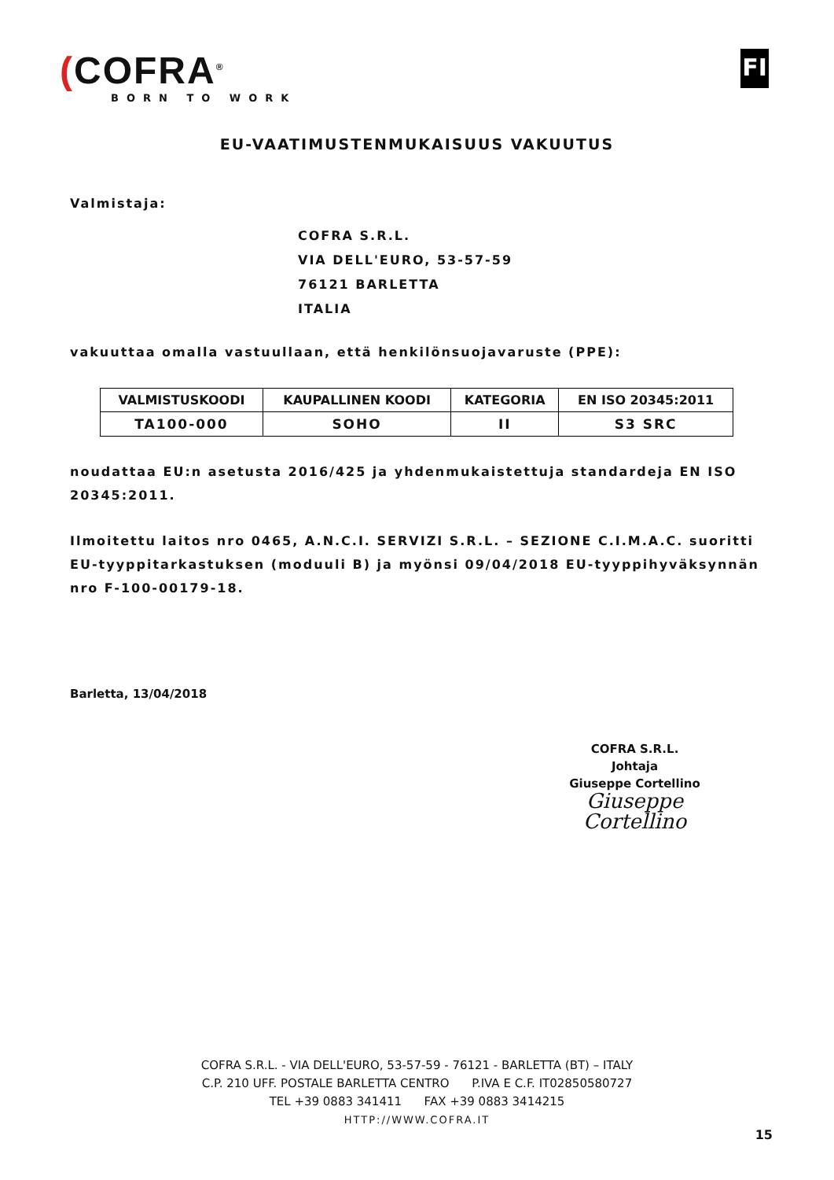(COFRA<sup>®</sup>
BORN TO WORK
FI
EU-VAATIMUSTENMUKAISUUS VAKUUTUS
Valmistaja:
COFRA S.R.L.
VIA DELL'EURO, 53-57-59
76121 BARLETTA
ITALIA
vakuuttaa omalla vastuullaan, että henkilönsuojavaruste (PPE):
| VALMISTUSKOODI | KAUPALLINEN KOODI | KATEGORIA | EN ISO 20345:2011 |
| --- | --- | --- | --- |
| TA100-000 | SOHO | II | S3 SRC |
noudattaa EU:n asetusta 2016/425 ja yhdenmukaistettuja standardeja EN ISO 20345:2011.
Ilmoitettu laitos nro 0465, A.N.C.I. SERVIZI S.R.L. – SEZIONE C.I.M.A.C. suoritti EU-tyyppitarkastuksen (moduuli B) ja myönsi 09/04/2018 EU-tyyppihyväksynnän nro F-100-00179-18.
Barletta, 13/04/2018
COFRA S.R.L.
Johtaja
Giuseppe Cortellino
Giuseppe Cortellino
COFRA S.R.L. - VIA DELL'EURO, 53-57-59 - 76121 - BARLETTA (BT) – ITALY
C.P. 210 UFF. POSTALE BARLETTA CENTRO P.IVA E C.F. IT02850580727
TEL +39 0883 341411 FAX +39 0883 3414215
HTTP://WWW.COFRA.IT
15